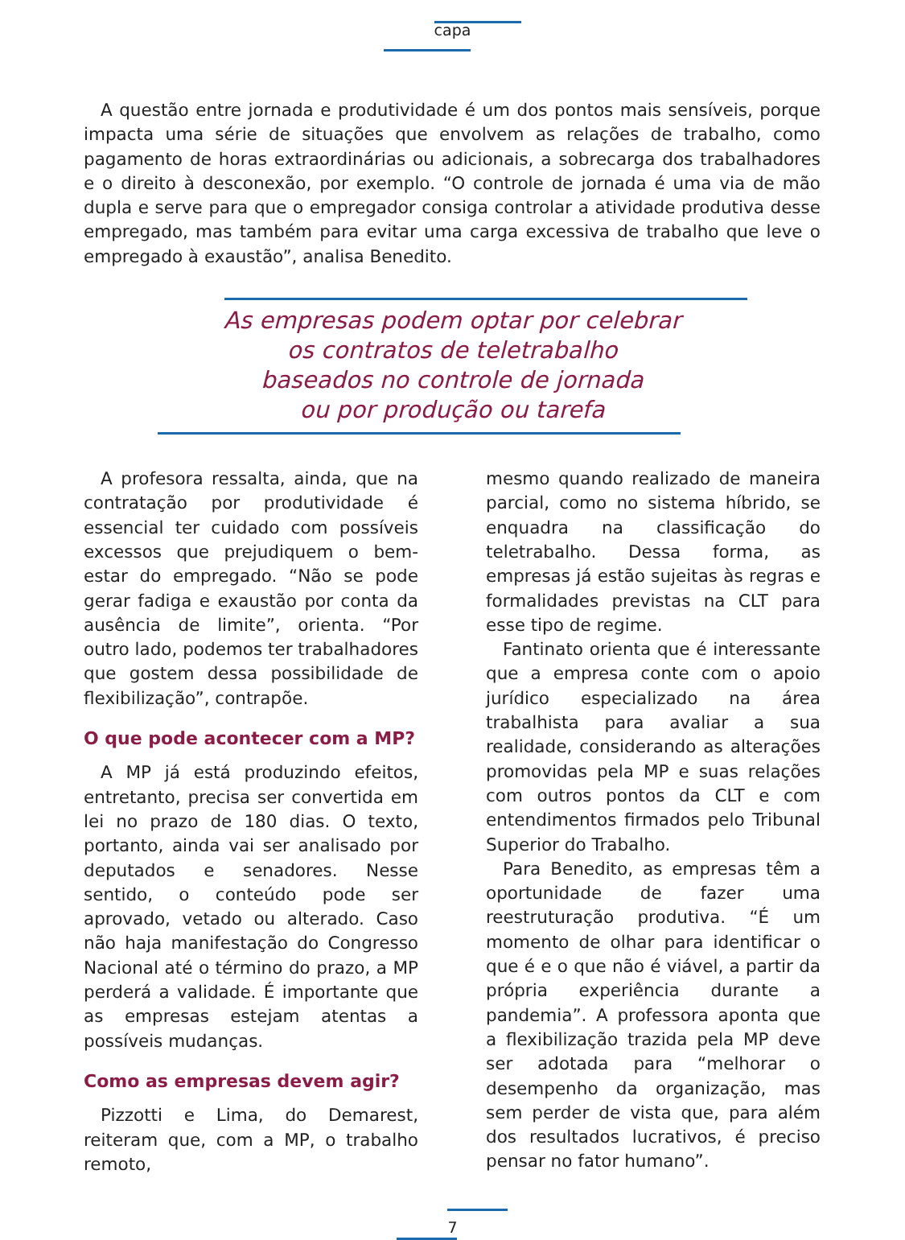capa
A questão entre jornada e produtividade é um dos pontos mais sensíveis, porque impacta uma série de situações que envolvem as relações de trabalho, como pagamento de horas extraordinárias ou adicionais, a sobrecarga dos trabalhadores e o direito à desconexão, por exemplo. “O controle de jornada é uma via de mão dupla e serve para que o empregador consiga controlar a atividade produtiva desse empregado, mas também para evitar uma carga excessiva de trabalho que leve o empregado à exaustão”, analisa Benedito.
As empresas podem optar por celebrar
os contratos de teletrabalho
baseados no controle de jornada
ou por produção ou tarefa
A profesora ressalta, ainda, que na contratação por produtividade é essencial ter cuidado com possíveis excessos que prejudiquem o bem-estar do empregado. “Não se pode gerar fadiga e exaustão por conta da ausência de limite”, orienta. “Por outro lado, podemos ter trabalhadores que gostem dessa possibilidade de flexibilização”, contrapõe.
O que pode acontecer com a MP?
A MP já está produzindo efeitos, entretanto, precisa ser convertida em lei no prazo de 180 dias. O texto, portanto, ainda vai ser analisado por deputados e senadores. Nesse sentido, o conteúdo pode ser aprovado, vetado ou alterado. Caso não haja manifestação do Congresso Nacional até o término do prazo, a MP perderá a validade. É importante que as empresas estejam atentas a possíveis mudanças.
Como as empresas devem agir?
Pizzotti e Lima, do Demarest, reiteram que, com a MP, o trabalho remoto,
mesmo quando realizado de maneira parcial, como no sistema híbrido, se enquadra na classificação do teletrabalho. Dessa forma, as empresas já estão sujeitas às regras e formalidades previstas na CLT para esse tipo de regime.
Fantinato orienta que é interessante que a empresa conte com o apoio jurídico especializado na área trabalhista para avaliar a sua realidade, considerando as alterações promovidas pela MP e suas relações com outros pontos da CLT e com entendimentos firmados pelo Tribunal Superior do Trabalho.
Para Benedito, as empresas têm a oportunidade de fazer uma reestruturação produtiva. “É um momento de olhar para identificar o que é e o que não é viável, a partir da própria experiência durante a pandemia”. A professora aponta que a flexibilização trazida pela MP deve ser adotada para “melhorar o desempenho da organização, mas sem perder de vista que, para além dos resultados lucrativos, é preciso pensar no fator humano”.
7